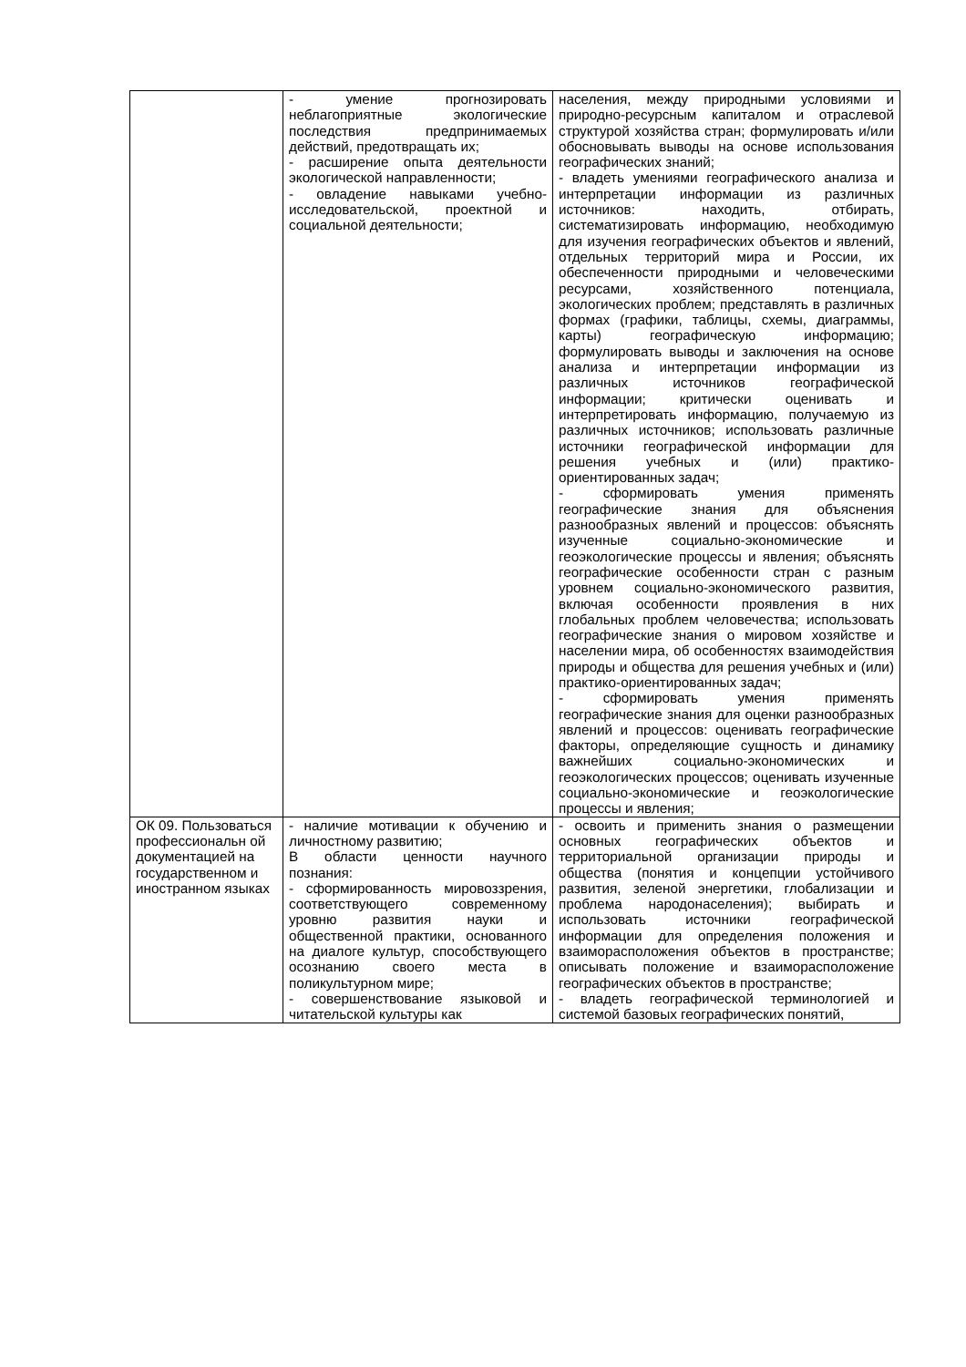| | - умение прогнозировать неблагоприятные экологические последствия предпринимаемых действий, предотвращать их; - расширение опыта деятельности экологической направленности; - овладение навыками учебно-исследовательской, проектной и социальной деятельности; | населения, между природными условиями и природно-ресурсным капиталом и отраслевой структурой хозяйства стран; формулировать и/или обосновывать выводы на основе использования географических знаний; - владеть умениями географического анализа и интерпретации информации из различных источников: находить, отбирать, систематизировать информацию, необходимую для изучения географических объектов и явлений, отдельных территорий мира и России, их обеспеченности природными и человеческими ресурсами, хозяйственного потенциала, экологических проблем; представлять в различных формах (графики, таблицы, схемы, диаграммы, карты) географическую информацию; формулировать выводы и заключения на основе анализа и интерпретации информации из различных источников географической информации; критически оценивать и интерпретировать информацию, получаемую из различных источников; использовать различные источники географической информации для решения учебных и (или) практико-ориентированных задач; - сформировать умения применять географические знания для объяснения разнообразных явлений и процессов: объяснять изученные социально-экономические и геоэкологические процессы и явления; объяснять географические особенности стран с разным уровнем социально-экономического развития, включая особенности проявления в них глобальных проблем человечества; использовать географические знания о мировом хозяйстве и населении мира, об особенностях взаимодействия природы и общества для решения учебных и (или) практико-ориентированных задач; - сформировать умения применять географические знания для оценки разнообразных явлений и процессов: оценивать географические факторы, определяющие сущность и динамику важнейших социально-экономических и геоэкологических процессов; оценивать изученные социально-экономические и геоэкологические процессы и явления; |
| ОК 09. Пользоваться профессиональн ой документацией на государственном и иностранном языках | - наличие мотивации к обучению и личностному развитию; В области ценности научного познания: - сформированность мировоззрения, соответствующего современному уровню развития науки и общественной практики, основанного на диалоге культур, способствующего осознанию своего места в поликультурном мире; - совершенствование языковой и читательской культуры как | - освоить и применить знания о размещении основных географических объектов и территориальной организации природы и общества (понятия и концепции устойчивого развития, зеленой энергетики, глобализации и проблема народонаселения); выбирать и использовать источники географической информации для определения положения и взаиморасположения объектов в пространстве; описывать положение и взаиморасположение географических объектов в пространстве; - владеть географической терминологией и системой базовых географических понятий, |